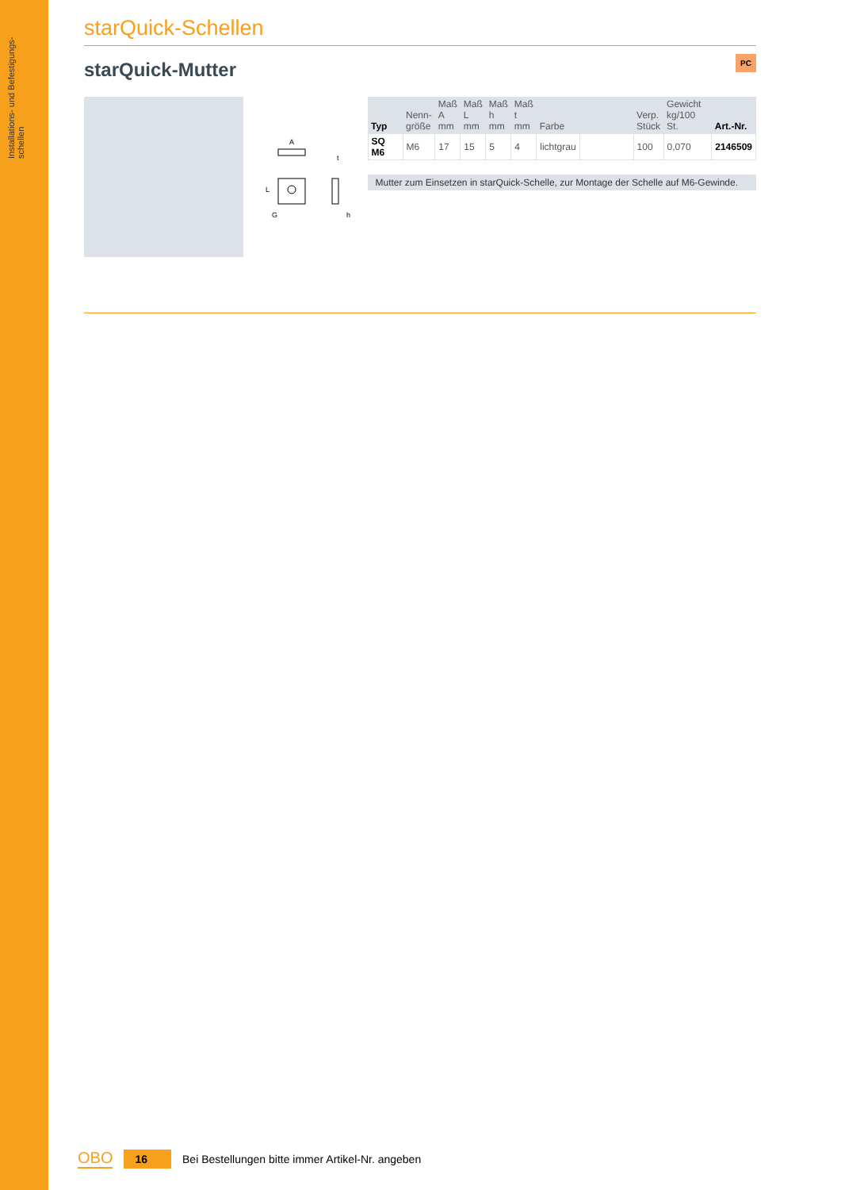Installations- und Befestigungs- schellen
starQuick-Schellen
PC
starQuick-Mutter
A
G
h
t
L
| Typ | Nenn- größe | Maß A mm | Maß L mm | Maß h mm | Maß t mm | Farbe | | Verp. Stück | Gewicht kg/100 St. | Art.-Nr. |
| --- | --- | --- | --- | --- | --- | --- | --- | --- | --- | --- |
| SQ M6 | M6 | 17 | 15 | 5 | 4 | lichtgrau | | 100 | 0,070 | 2146509 |
Mutter zum Einsetzen in starQuick-Schelle, zur Montage der Schelle auf M6-Gewinde.
OBO 16 Bei Bestellungen bitte immer Artikel-Nr. angeben